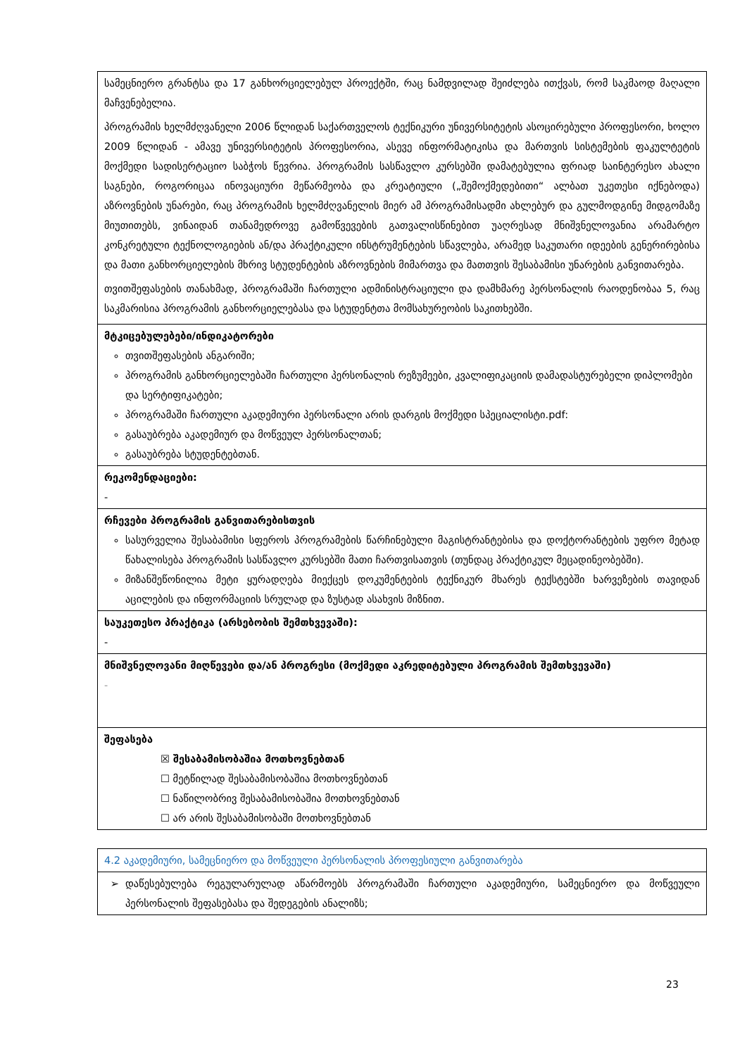| სამეცნიერო გრანტსა და 17 განხორციელებულ პროექტში, რაც ნამდვილად შეიძლება ითქვას, რომ საკმაოდ მაღალი მაჩვენებელია. პროგრამის ხელმძღვანელი 2006 წლიდან საქართველოს ტექნიკური უნივერსიტეტის ასოცირებული პროფესორი, ხოლო 2009 წლიდან - ამავე უნივერსიტეტის პროფესორია, ასევე ინფორმატიკისა და მართვის სისტემების ფაკულტეტის მოქმედი სადისერტაციო საბჭოს წევრია. პროგრამის სასწავლო კურსებში დამატებულია ფრიად საინტერესო ახალი საგნები, როგორიცაა ინოვაციური მეწარმეობა და კრეატიული („შემოქმედებითი“ ალბათ უკეთესი იქნებოდა) აზროვნების უნარები, რაც პროგრამის ხელმძღვანელის მიერ ამ პროგრამისადმი ახლებურ და გულმოდგინე მიდგომაზე მიუთითებს, ვინაიდან თანამედროვე გამოწვევების გათვალისწინებით უაღრესად მნიშვნელოვანია არამარტო კონკრეტული ტექნოლოგიების ან/და პრაქტიკული ინსტრუმენტების სწავლება, არამედ საკუთარი იდეების გენერირებისა და მათი განხორციელების მხრივ სტუდენტების აზროვნების მიმართვა და მათთვის შესაბამისი უნარების განვითარება. თვითშეფასების თანახმად, პროგრამაში ჩართული ადმინისტრაციული და დამხმარე პერსონალის რაოდენობაა 5, რაც საკმარისია პროგრამის განხორციელებასა და სტუდენტთა მომსახურეობის საკითხებში. |
| მტკიცებულებები/ინდიკატორები თვითშეფასების ანგარიში; პროგრამის განხორციელებაში ჩართული პერსონალის რეზუმეები, კვალიფიკაციის დამადასტურებელი დიპლომები და სერტიფიკატები; პროგრამაში ჩართული აკადემიური პერსონალი არის დარგის მოქმედი სპეციალისტი.pdf: გასაუბრება აკადემიურ და მოწვეულ პერსონალთან; გასაუბრება სტუდენტებთან. |
| რეკომენდაციები: - |
| რჩევები პროგრამის განვითარებისთვის სასურველია შესაბამისი სფეროს პროგრამების წარჩინებული მაგისტრანტებისა და დოქტორანტების უფრო მეტად წახალისება პროგრამის სასწავლო კურსებში მათი ჩართვისათვის (თუნდაც პრაქტიკულ მეცადინეობებში). მიზანშეწონილია მეტი ყურადღება მიექცეს დოკუმენტების ტექნიკურ მხარეს ტექსტებში ხარვეზების თავიდან აცილების და ინფორმაციის სრულად და ზუსტად ასახვის მიზნით. |
| საუკეთესო პრაქტიკა (არსებობის შემთხვევაში): - |
| მნიშვნელოვანი მიღწევები და/ან პროგრესი (მოქმედი აკრედიტებული პროგრამის შემთხვევაში) - |
| შეფასება ☒ შესაბამისობაშია მოთხოვნებთან ☐ მეტწილად შესაბამისობაშია მოთხოვნებთან ☐ ნაწილობრივ შესაბამისობაშია მოთხოვნებთან ☐ არ არის შესაბამისობაში მოთხოვნებთან |
| 4.2 აკადემიური, სამეცნიერო და მოწვეული პერსონალის პროფესიული განვითარება |
| დაწესებულება რეგულარულად აწარმოებს პროგრამაში ჩართული აკადემიური, სამეცნიერო და მოწვეული პერსონალის შეფასებასა და შედეგების ანალიზს; |
23